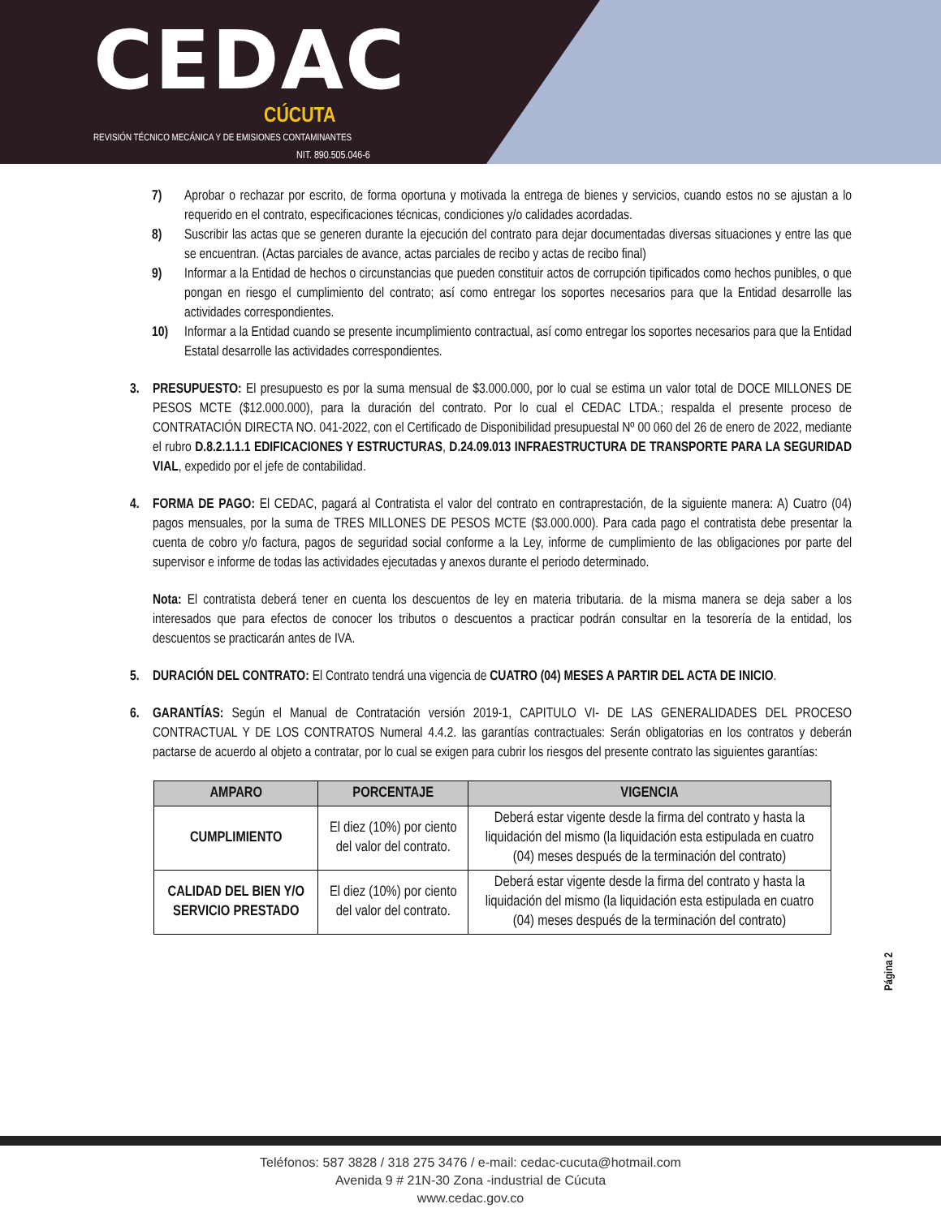CEDAC
CÚCUTA
REVISIÓN TÉCNICO MECÁNICA Y DE EMISIONES CONTAMINANTES
NIT. 890.505.046-6
7) Aprobar o rechazar por escrito, de forma oportuna y motivada la entrega de bienes y servicios, cuando estos no se ajustan a lo requerido en el contrato, especificaciones técnicas, condiciones y/o calidades acordadas.
8) Suscribir las actas que se generen durante la ejecución del contrato para dejar documentadas diversas situaciones y entre las que se encuentran. (Actas parciales de avance, actas parciales de recibo y actas de recibo final)
9) Informar a la Entidad de hechos o circunstancias que pueden constituir actos de corrupción tipificados como hechos punibles, o que pongan en riesgo el cumplimiento del contrato; así como entregar los soportes necesarios para que la Entidad desarrolle las actividades correspondientes.
10) Informar a la Entidad cuando se presente incumplimiento contractual, así como entregar los soportes necesarios para que la Entidad Estatal desarrolle las actividades correspondientes.
3. PRESUPUESTO: El presupuesto es por la suma mensual de $3.000.000, por lo cual se estima un valor total de DOCE MILLONES DE PESOS MCTE ($12.000.000), para la duración del contrato. Por lo cual el CEDAC LTDA.; respalda el presente proceso de CONTRATACIÓN DIRECTA NO. 041-2022, con el Certificado de Disponibilidad presupuestal Nº 00 060 del 26 de enero de 2022, mediante el rubro D.8.2.1.1.1 EDIFICACIONES Y ESTRUCTURAS, D.24.09.013 INFRAESTRUCTURA DE TRANSPORTE PARA LA SEGURIDAD VIAL, expedido por el jefe de contabilidad.
4. FORMA DE PAGO: El CEDAC, pagará al Contratista el valor del contrato en contraprestación, de la siguiente manera: A) Cuatro (04) pagos mensuales, por la suma de TRES MILLONES DE PESOS MCTE ($3.000.000). Para cada pago el contratista debe presentar la cuenta de cobro y/o factura, pagos de seguridad social conforme a la Ley, informe de cumplimiento de las obligaciones por parte del supervisor e informe de todas las actividades ejecutadas y anexos durante el periodo determinado.
Nota: El contratista deberá tener en cuenta los descuentos de ley en materia tributaria. de la misma manera se deja saber a los interesados que para efectos de conocer los tributos o descuentos a practicar podrán consultar en la tesorería de la entidad, los descuentos se practicarán antes de IVA.
5. DURACIÓN DEL CONTRATO: El Contrato tendrá una vigencia de CUATRO (04) MESES A PARTIR DEL ACTA DE INICIO.
6. GARANTÍAS: Según el Manual de Contratación versión 2019-1, CAPITULO VI- DE LAS GENERALIDADES DEL PROCESO CONTRACTUAL Y DE LOS CONTRATOS Numeral 4.4.2. las garantías contractuales: Serán obligatorias en los contratos y deberán pactarse de acuerdo al objeto a contratar, por lo cual se exigen para cubrir los riesgos del presente contrato las siguientes garantías:
| AMPARO | PORCENTAJE | VIGENCIA |
| --- | --- | --- |
| CUMPLIMIENTO | El diez (10%) por ciento del valor del contrato. | Deberá estar vigente desde la firma del contrato y hasta la liquidación del mismo (la liquidación esta estipulada en cuatro (04) meses después de la terminación del contrato) |
| CALIDAD DEL BIEN Y/O SERVICIO PRESTADO | El diez (10%) por ciento del valor del contrato. | Deberá estar vigente desde la firma del contrato y hasta la liquidación del mismo (la liquidación esta estipulada en cuatro (04) meses después de la terminación del contrato) |
Página 2
Teléfonos: 587 3828 / 318 275 3476 / e-mail: cedac-cucuta@hotmail.com
Avenida 9 # 21N-30 Zona -industrial de Cúcuta
www.cedac.gov.co